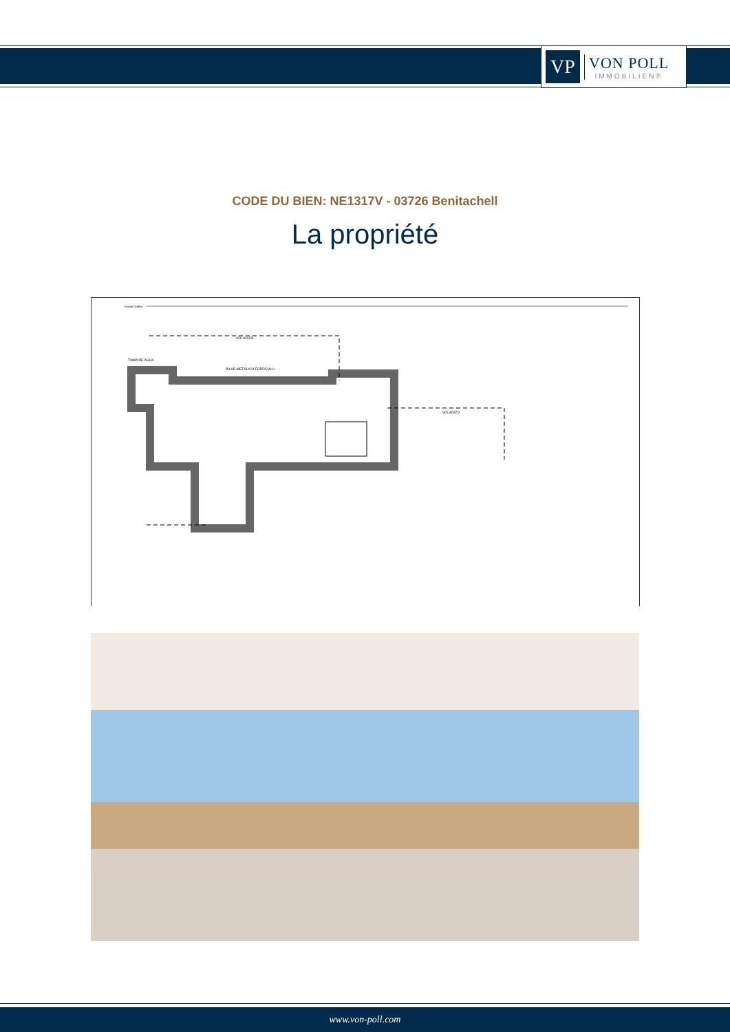VP
VON POLL
IMMOBILIEN®
CODE DU BIEN: NE1317V - 03726 Benitachell
La propriété
Escala Gráfica
VOLADIZO
VOLADIZO
TOMA DE AGUA
PILAR METÁLICO FORRO ALU
www.von-poll.com